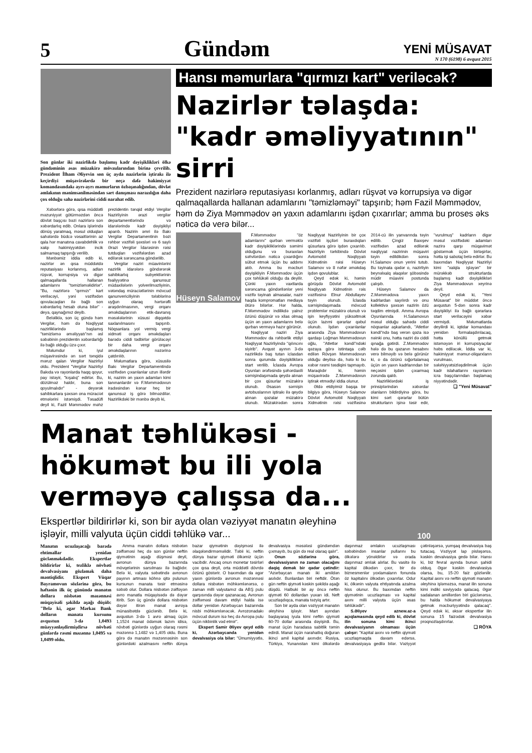5
Gündəm
YENİ MÜSAVAT
N 170 (6198) 6 avqust 2015
Son günlər iki nazirlikdə başlamış kadr dəyişiklikləri ölkə gündəminin əsas müzakirə mövzularından birinə çevrilib. Prezident İlham Əliyevin son üç ayda nazirlərin iştirakı ilə keçirdiyi müşavirələrdə bir neçə dəfə hakimiyyət komandasındakı ayrı-ayrı məmurların özbaşınalığından, dövlət əmlakının mənimsənilməsindən sərt danışması narazılığın daha çox olduğu sahə nazirlərini ciddi narahat edib.
Xəbərlərə görə, qısa müddətli məzuniyyət götürməzdən öncə dövlət başçısı bəzi nazirlərə son xəbərdarlıq edib. Onlara işlərində dönüş yaratmaq, məsul olduqları sahələrdə büdcə vəsaitlərinin az qala hər manatına cavabdehlik və xalqı hakimiyyətdən incik salmamaq tapşırığı verilib.
Mənbəmiz iddia edib ki, nazirlər ən qısa müddətdə reputasiyası korlanmış, adları rüşvət, korrupsiya və digər qalmaqallarda hallanan adamlarını "təmizləməlidirlər". "Bu, nazirlərə "qırmızı" kart veriləcəyi, yəni vəzifədən qovulacaqları ilə bağlı son xəbərdarlıq hesab oluna bilər" - deyə, qaynağımız deyib.
Beləliklə, son üç gündə həm Vergilər, həm də Nəqliyyat nazirliklərində başlamış "təmizləmə əməliyyatı"nın əsl səbəbinin prezidentin xəbərdarlığı ilə bağlı olduğu üzə çıxır.
Məlumdur ki, iyul müşavirəsində ən sərt tənqidə məruz qalan Vergilər Nazirliyi oldu. Prezident "Vergilər Nazirliyi Bakıda və rayonlarda haqq qoyur, pay istəyir, "kışalıq" edirlər. Bu, dözülməz haldır, buna son qoyulmalıdır" - deyərək sahibkarlara şəxsən ona müraciət etmələrini istəmişdi. Təsadüfi deyil ki, Fazil Məmmədov məhz prezidentin tənqid etdiyi Vergilər Nazirliyinin ərazi vergilər departamentlərində və idarələrində kadr dəyişikliyi aparıb. Nazirin əmri ilə Bakı Vergilər Departamentinin bəzi rəhbər vəzifəli şəxsləri və 6 saylı Ərazi Vergilər İdarəsinin rəisi tutduqları vəzifələrdən azad edilərək sərəncama göndərilib.
Vergilər naziri müavinlərini nazirlik idarələrə göndərərək sahibkarlıq subyektlərinin fəaliyyətinə qanunsuz müdaxilələrin yolverilməzliyinin, vətəndaş müraciətlərinin mövcud qanunvericiliyinin tələblərinə uyğun olaraq hərtərəfli araşdırılmasının, vergi orqanı əməkdaşlarının etik-davranış məsələlərinin xüsusi diqqətdə saxlanılmasını tapşırıb. Nöqsanlara yol vermiş vergi xidməti orqanı əməkdaşları barədə ciddi tədbirlər görüləcəyi bir daha vergi orqanı əməkdaşlarının nəzərinə çatdırılıb.
Məlumatlara görə, xüsusilə Bakı Vergilər Departamentində vəzifədən çıxarılanlar uzun illərdir ki, nazirin ən yaxın adamları kimi tanınanlardır və F.Məmmədovun iradəsindən kənar heç bir qanunsuz iş görə bilməzdilər. Nazirlikdəki bir mənbə deyib ki,
Hansı məmurlara "qırmızı kart" veriləcək?
Nazirlər təlaşda: "kadr əməliyyatının" sirri
Prezident nazirlərə reputasiyası korlanmış, adları rüşvət və korrupsiya və digər qalmaqallarda hallanan adamlarını "təmizləməyi" tapşırıb; həm Fazil Məmmədov, həm də Ziya Məmmədov ən yaxın adamlarını işdən çıxarırlar; amma bu proses əks nəticə də verə bilər...
Hüseyn Salamov
F.Məmmədov "öz adamlarını" qurban verməklə kadr dəyişikliklərində səmimi olduğunu və buraxılan səhvlərdən nəticə çıxardığını sübut etmək üçün bu addımı atıb. Amma bu məcburi dəyişikliyin F.Məmmədov üçün çox təhlükəli olduğu da deyilir. Çünki yaxın vaxtlarda sərəncama göndərilənlər yeni vəzifə təyinatı almasalar, nazir haqda kompromatları mediaya ötürə bilərlər. Hər halda, F.Məmmədov indilikdə yalnız özünü düşünür və xilas olmaq üçün ən yaxın adamlarını belə qurban verməyə hazır görünür.
Nəqliyyat naziri Ziya Məmmədov da rəhbərlik etdiyi Nəqliyyat Nazirliyində "qılıncını siyirib". Avqust ayının 3-də nazirlikdə baş tutan iclasdan sonra qurumda dəyişikliklərə start verilib. İclasda Avropa Oyunları ərəfəsində şəhərdaxili sərnişindaşımada qeydə alınan bir çox qüsurlar müzakirə olunub. Əsasən sərnişin avtobuslarının iştirakı ilə qeydə alınan qəzalar müzakirə olunub. Müzakirədən sonra Nəqliyyat Nazirliyinin bir çox vəzifəli işçiləri buraxdıqları qüsurlara görə işdən çıxarılıb. Nazirliyin tərkibində Dövlət Avtomobil Nəqliyyatı Xidmətinin rəisi Hüseyn Salamov və 8 nəfər əməkdaş işdən qovulublar.
Qeyd edək ki, həmin görüşdə Dövlət Avtomobil Nəqliyyatı Xidmətinin rəis vəzifəsinə Elnur Abdullayev təyin olunub. İclasda sərnişindaşımada mövcud problemlər müzakirə olunub və işin keyfiyyətini yüksəltmək üçün lazımi qərarlar qəbul olunub. İşdən çıxarılanlar arasında Ziya Məmmədovun qardaşı Loğman Məmmədovun oğlu, "Atletlər kəndi"ndəki qəzaya görə istintaqa cəlb edilən Rövşən Məmmədovun olduğu deyilsə də, hələ ki bu xəbər rəsmi təsdiqini tapmayıb. Maraqlıdır ki, həmin müşavirədə Z.Məmmədovun iştirak etmədiyi iddia olunur.
Əldə etdiyimiz başqa bir bilgiyə görə, Hüseyn Salamov Dövlət Avtomobil Nəqliyyatı Xidmətinin rəisi vəzifəsinə 2014-cü ilin yanvarında təyin edilib. Çingiz Baxışev vəzifədən azad edilərək nəqliyyat nazirinin müşaviri təyin edildikdən sonra H.Salamov onun yerini tutub. Bu təyinata qədər o, nazirliyin beynəlxalq əlaqələr şöbəsində müdir müavini postunda çalışıb.
Hüseyn Salamov da Z.Məmmədova yaxın kadrlardan sayılırdı və onu kollektivə şəxsən nazirin özü təqdim etmişdi. Amma Avropa Oyunlarında H.Salamovun məsul olduğu sahədə ciddi nöqsanlar aşkarlandı, "Atletlər kəndi"ndə baş verən qəza isə nəinki onu, hətta naziri də ciddi qınağa gətirdi. Z.Məmmədov hələ də bu qəzanın hesabını verə bilməyib və belə görünür ki, o da özünü sığortalamaq üçün ən yaxın kadrlarından bir neçəsini işdən çıxarmaq zorunda qalıb.
Nazirliklərdəki iş prinsiplərindən xəbərdar olanların bildirdiyinə görə, bu kimi sərt qərarlar bütün strukturların işinə təsir edir, "vurulmuş" kadrların digər məsul vəzifədəki adamları nazirə qarşı müqavimət göstərmək üçün birləşirlər, hətta işi sabotaj belə edirlər. Bu baxımdan Nəqliyyat Nazirliyi kimi "xalqla işləyən" bir mürəkkəb strukturlarda başlamış kadr dəyişiklikləri Ziya Məmmədovun xeyrinə deyil.
Qeyd edək ki, "Yeni Müsavat" bir müddət öncə avqustun 5-dən sonra kadr dəyişikliyi ilə bağlı qərarlara start veriləcəyini xəbər vermişdi. Məlumatlarda deyilirdi ki, iqtidar komandası yenidən formalaşdırılacaq, hətta könüllü getmək istəməyən iri korrupsiyaçılar həbs ediləcək. İddia var ki, hakimiyyət məmur-oliqarxların vurulması, sələhiyyətsizləşdirilmək üçün kadr islahatlarını rayonların icra başçılarından başlamaq niyyətindədir.
❑ "Yeni Müsavat"
Manat təhlükəsi - hökumət bu ili yola verməyə çalışsa da...
Ekspertlər bildirirlər ki, son bir ayda olan vəziyyət manatın əleyhinə işləyir, milli valyuta üçün ciddi təhlükə var...
100
Manatın ucuzlaşacağı barədə ehtimallar yenidən güclənməkdədir. Ekspertlər bildirirlər ki, tezliklə növbəti devalvasiyanı gözləmək daha məntiqlidir. Ekspert Vüqar Bayramovun sözlərinə görə, bu həftənin ilk üç günündə manatın dollara nisbətən məzənnəsi müqayisəli şəkildə aşağı düşüb: "Belə ki, əgər Mərkəz Bank dolların manata kursunu avqustun 3-də 1,0493 müəyyənləşdirmişdirsə növbəti günlərdə rəsmi məzənnə 1,0495 və 1,0499 oldu.
Amma manatın dollara nisbətən zəifləməsi heç də son günlər neftin qiymətinin aşağı düşməsi deyil, avronun dünya bazarında mövqelərinin sarsılması ilə bağlıdır. Belə ki, valyuta səbətində avronun payının artması köhnə qitə pulunun kursunun manata təsir etməsinə səbəb olur. Dollara nisbətən zəifləyən avro manatla müqayisədə də dəyər itirib. Son üç gündə dollara nisbətən dəyər itirən manat avroya münasibətdə güclənib. Belə ki, avqustun 3-də 1 avro almaq üçün 1,1524 manat ödəmək lazım idisə, növbəti günlərdə uyğun olaraq rəsmi məzənnə 1,1482 və 1,405 oldu. Buna görə də manatın məzənnəsinin son günlərdəki azalmasını neftin dünya bazar qiymətinin dəyişməsi ilə əlaqələndirməməlidir. Təbii ki, neftin dünya bazar qiyməti ölkəmiz üçün vacibdir. Ancaq onun monetar təsirləri çox qısa deyil, orta müddətli dövrdə özünü göstərir. O baxımdan da əgər yaxın günlərdə avronun məzənnəsi dollara nisbətən möhkəmlənərsə, o zaman milli valyutamız da ABŞ pulu qarşısında dəyər qazanacaq. Avronun zəifləməsi davam etdiyi halda isə dollar yenidən Azərbaycan bazarında nisbi möhkəmlənəcək. Avrozonadakı mövcud durum isə heç də Avropa pulu üçün nikbinlik vəd etmir".
Ekspert Samir Əliyev qeyd edib ki, Azərbaycanda yenidən devalvasiya ola bilər: "Ümumiyyətlə, devalvasiya məsələsi gündəmdən çıxmayıb, bu gün də real olaraq qalır".
Onun sözlərinə görə, devalvasiyanın nə zaman olacağını dəqiq demək bir qədər çətindir: "Azərbaycan manatı iki amildən asılıdır. Bunlardan biri neftdir. Ötən gün neftin qiyməti kəskin şəkildə aşağı düşdü. Halbuki bir ay öncə neftin qiyməti 60 dollardan yuxarı idi. Neft ucuzlaşdıqca, manata təzyiq artır.
Son bir ayda olan vəziyyət manatın əleyhinə işləyir. Mart ayından başlayaraq iyula kimi neftin qiyməti 60-70 dollar arasında dəyişirdi. Bu, manat üçün haradasa sabitlik təmin edirdi. Manat üçün narahatlıq doğuran ikinci amil kapital axınıdır. Rusiya, Türkiyə, Yunanıstan kimi ölkələrdə daşınmaz əmlakın ucuzlaşması səbəbindən insanlar pullarını bu ölkələrə yönəldirlər və orada daşınmaz əmlak alırlar. Bu vasitə ilə kapital ölkədən çıxır, bir də biznesmenlər yoxlamaların fonunda öz kapitalını ölkədən çıxarırlar. Odur ki, ölkənin valyuta ehtiyatında azalma hiss olunur. Bu baxımdan neftin qiymətinin ucuzlaşması və kapital axını milli valyuta üçün əsas təhlükədir".
S.Əliyev aznew.az-a açıqlamasında qeyd edib ki, dövlət ilin sonuna kimi ikinci devalvasiyanın olmaması üçün çalışır: "Kapital axını və neftin qiyməti ucuzlaşmaqda davam edərsə, devalvasiyaya gedilə bilər. Vəziyyət çətinləşərsə, yumşaq devalvasiya baş tutacaq. Vəziyyət lap pisləşərsə, kəskin devalvasiya gedə bilər. Hansı ki, biz fevral ayında bunun şahidi olduq. Əgər kəskin devalvasiya olarsa, bu, 15-20 faiz gözlənilir. Kapital axını və neftin qiyməti manatın əleyhinə işləməzsə, manat ilin sonuna kimi indiki səviyyədə qalacaq. Əgər sadalanan amillərdən biri güclənərsə, bu halda hökumət devalvasiyaya getmək məcburiyyətində qalacaq". Qeyd edək ki, əksər ekspertlər ilin sonuna 15 faizədək devalvasiya proqnozlaşdırırlar.
❑ RÖYA